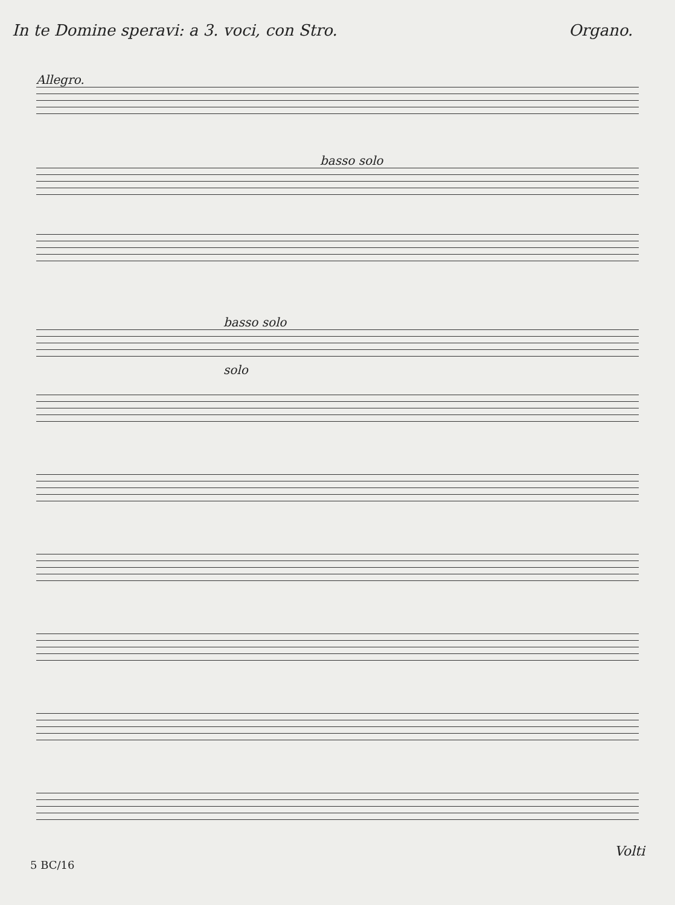In te Domine speravi: a 3. voci, con Stro. Organo.
Allegro.
basso solo
basso solo solo
Volti
5 BC/16